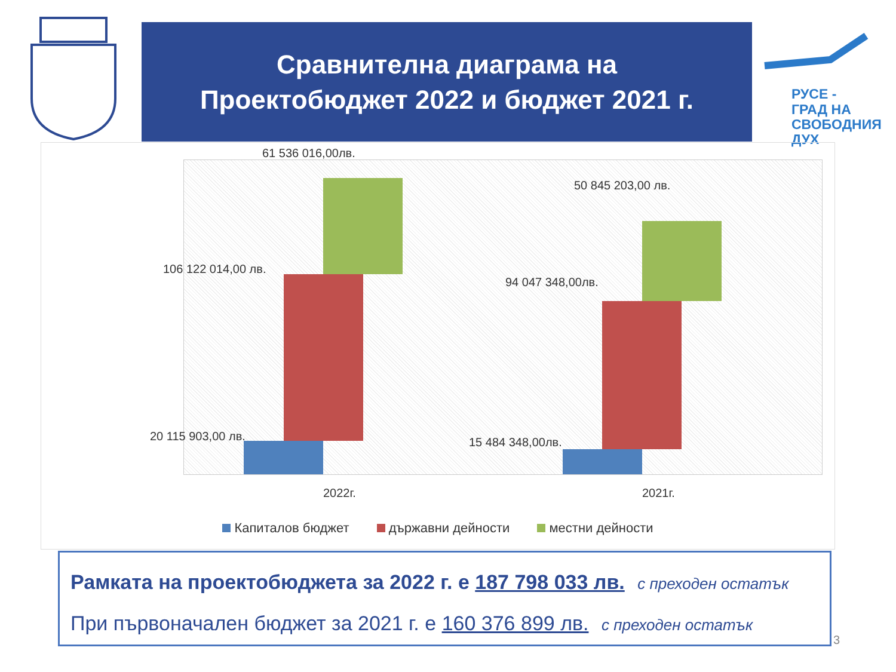Сравнителна диаграма на
Проектобюджет 2022 и бюджет 2021 г.
РУСЕ -
ГРАД НА
СВОБОДНИЯ
ДУХ
61 536 016,00лв.
106 122 014,00 лв.
20 115 903,00 лв.
50 845 203,00 лв.
94 047 348,00лв.
15 484 348,00лв.
2022г. 2021г.
Капиталов бюджет държавни дейности местни дейности
Рамката на проектобюджета за 2022 г. е 187 798 033 лв. с преходен остатък
При първоначален бюджет за 2021 г. е 160 376 899 лв. с преходен остатък
3